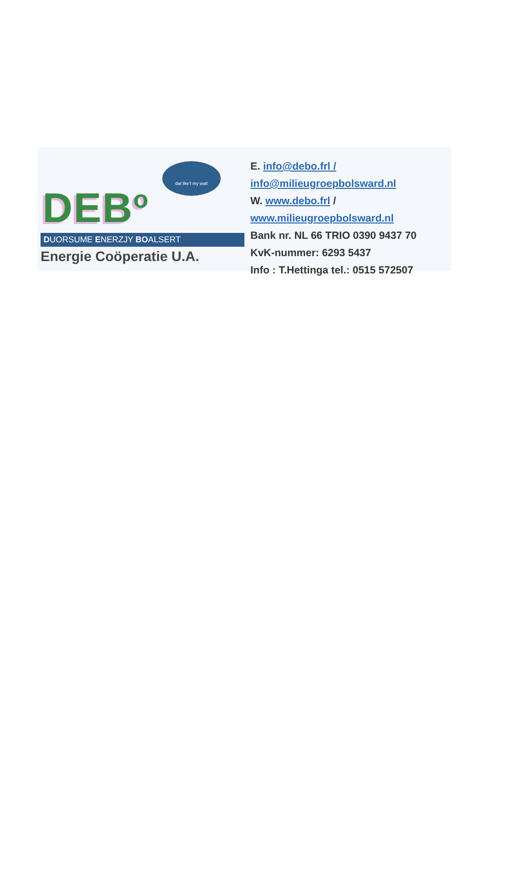dat like't my watt
DEB<sup>o</sup>
DUORSUME ENERZJY BOALSERT
Energie Coöperatie U.A.
E. info@debo.frl /
info@milieugroepbolsward.nl
W. www.debo.frl /
www.milieugroepbolsward.nl
Bank nr. NL 66 TRIO 0390 9437 70
KvK-nummer: 6293 5437
Info : T.Hettinga tel.: 0515 572507